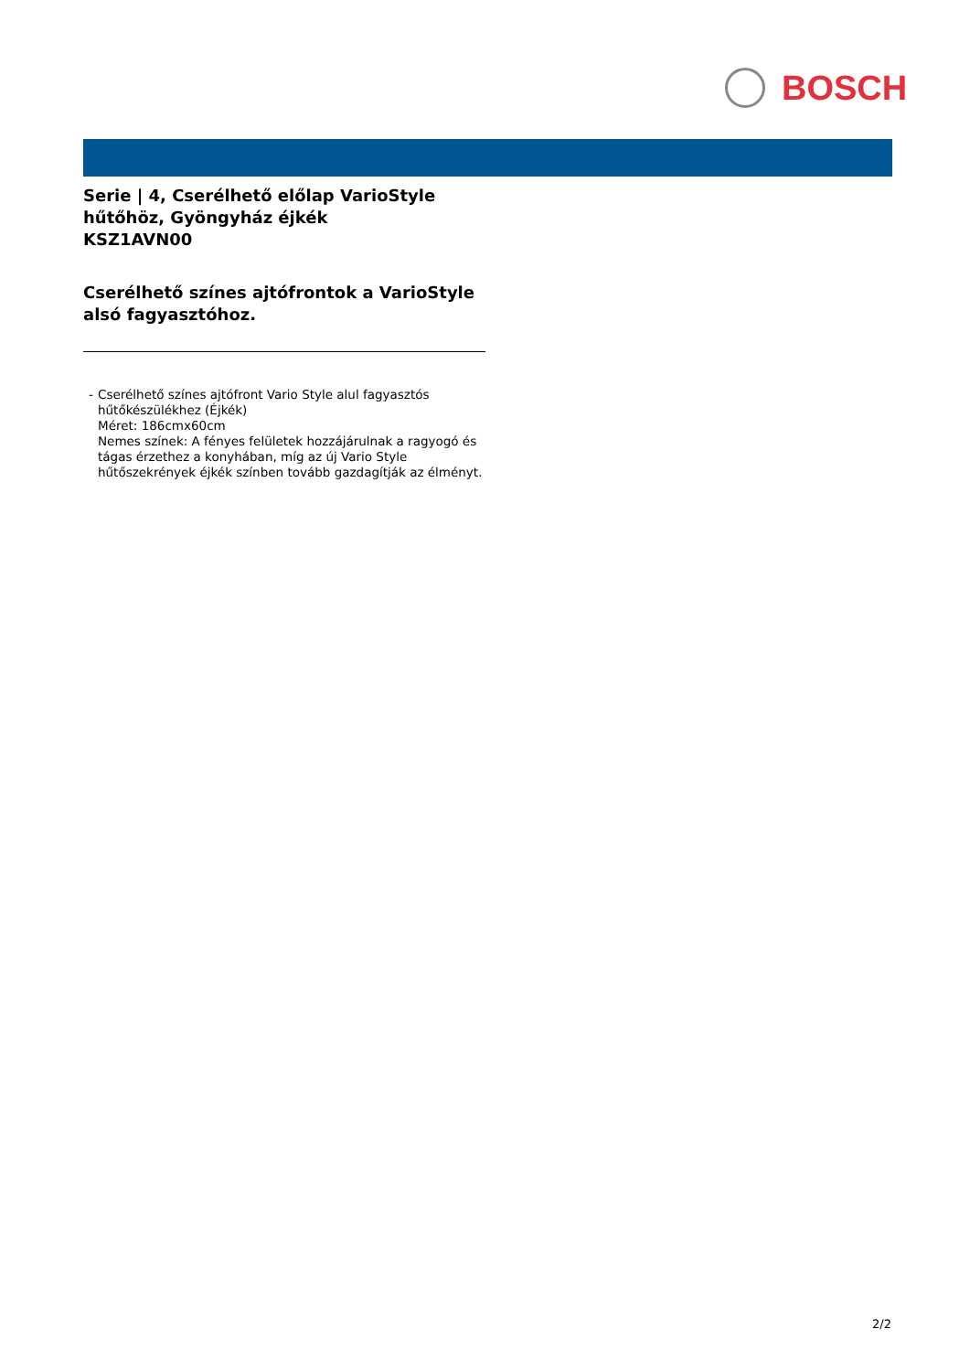BOSCH
Serie | 4, Cserélhető előlap VarioStyle hűtőhöz, Gyöngyház éjkék
KSZ1AVN00
Cserélhető színes ajtófrontok a VarioStyle alsó fagyasztóhoz.
- Cserélhető színes ajtófront Vario Style alul fagyasztós hűtőkészülékhez (Éjkék)
Méret: 186cmx60cm
Nemes színek: A fényes felületek hozzájárulnak a ragyogó és tágas érzethez a konyhában, míg az új Vario Style hűtőszekrények éjkék színben tovább gazdagítják az élményt.
2/2